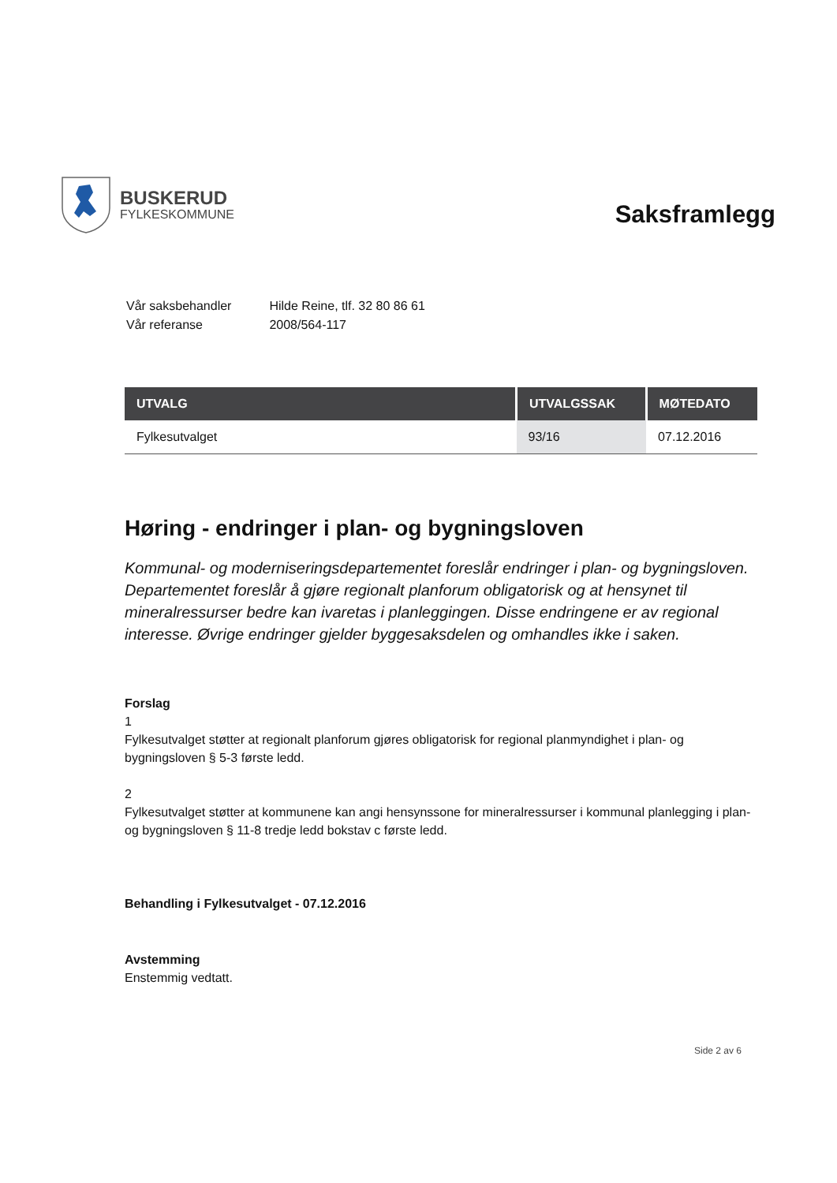BUSKERUD
FYLKESKOMMUNE
Saksframlegg
| Vår saksbehandler | Hilde Reine, tlf. 32 80 86 61 |
| Vår referanse | 2008/564-117 |
| UTVALG | UTVALGSSAK | MØTEDATO |
| --- | --- | --- |
| Fylkesutvalget | 93/16 | 07.12.2016 |
Høring - endringer i plan- og bygningsloven
Kommunal- og moderniseringsdepartementet foreslår endringer i plan- og bygningsloven. Departementet foreslår å gjøre regionalt planforum obligatorisk og at hensynet til mineralressurser bedre kan ivaretas i planleggingen. Disse endringene er av regional interesse. Øvrige endringer gjelder byggesaksdelen og omhandles ikke i saken.
Forslag
1
Fylkesutvalget støtter at regionalt planforum gjøres obligatorisk for regional planmyndighet i plan- og bygningsloven § 5-3 første ledd.
2
Fylkesutvalget støtter at kommunene kan angi hensynssone for mineralressurser i kommunal planlegging i plan- og bygningsloven § 11-8 tredje ledd bokstav c første ledd.
Behandling i Fylkesutvalget - 07.12.2016
Avstemming
Enstemmig vedtatt.
Side 2 av 6